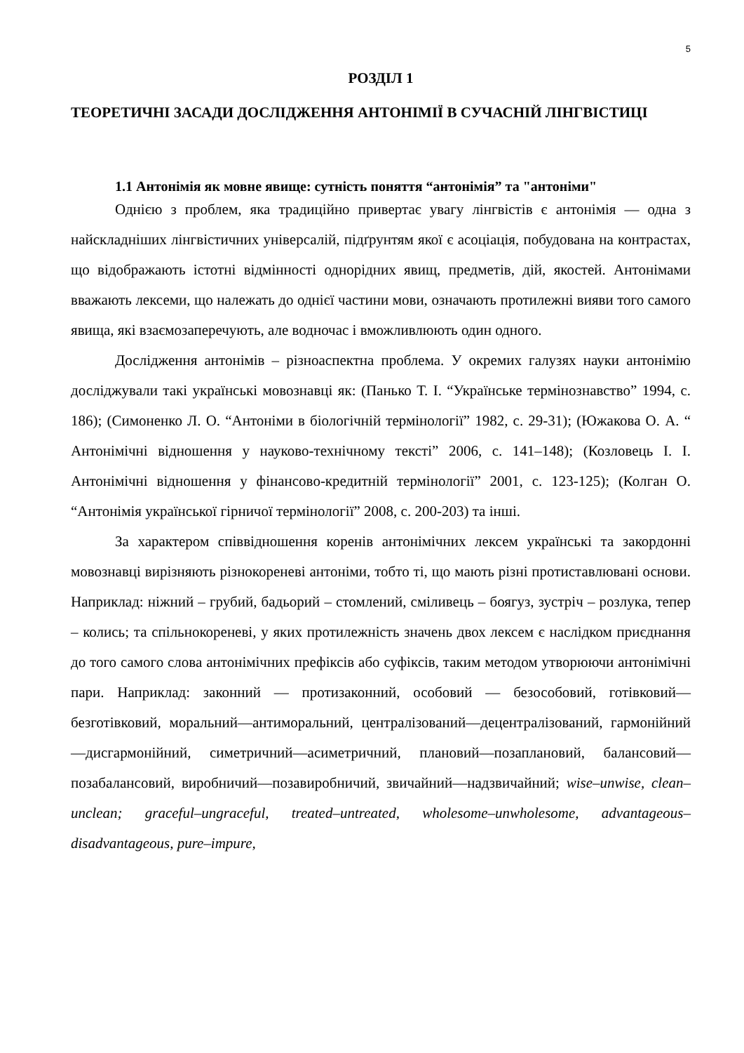5
РОЗДІЛ 1
ТЕОРЕТИЧНІ ЗАСАДИ ДОСЛІДЖЕННЯ АНТОНІМІЇ В СУЧАСНІЙ ЛІНГВІСТИЦІ
1.1 Антонімія як мовне явище: сутність поняття “антонімія” та "антоніми"
Однією з проблем, яка традиційно привертає увагу лінгвістів є антонімія — одна з найскладніших лінгвістичних універсалій, підґрунтям якої є асоціація, побудована на контрастах, що відображають істотні відмінності однорідних явищ, предметів, дій, якостей. Антонімами вважають лексеми, що належать до однієї частини мови, означають протилежні вияви того самого явища, які взаємозаперечують, але водночас і вможливлюють один одного.
Дослідження антонімів – різноаспектна проблема. У окремих галузях науки антонімію досліджували такі українські мовознавці як: (Панько Т. І. “Українське термінознавство” 1994, с. 186); (Симоненко Л. О. “Антоніми в біологічній термінології” 1982, с. 29-31); (Южакова О. А. “ Антонімічні відношення у науково-технічному тексті” 2006, с. 141–148); (Козловець І. І. Антонімічні відношення у фінансово-кредитній термінології” 2001, с. 123-125); (Колган О. “Антонімія української гірничої термінології” 2008, с. 200-203) та інші.
За характером співвідношення коренів антонімічних лексем українські та закордонні мовознавці вирізняють різнокореневі антоніми, тобто ті, що мають різні протиставлювані основи. Наприклад: ніжний – грубий, бадьорий – стомлений, сміливець – боягуз, зустріч – розлука, тепер – колись; та спільнокореневі, у яких протилежність значень двох лексем є наслідком приєднання до того самого слова антонімічних префіксів або суфіксів, таким методом утворюючи антонімічні пари. Наприклад: законний — протизаконний, особовий — безособовий, готівковий—безготівковий, моральний—антиморальний, централізований—децентралізований, гармонійний—дисгармонійний, симетричний—асиметричний, плановий—позаплановий, балансовий—позабалансовий, виробничий—позавиробничий, звичайний—надзвичайний; wise–unwise, clean–unclean; graceful–ungraceful, treated–untreated, wholesome–unwholesome, advantageous–disadvantageous, pure–impure,